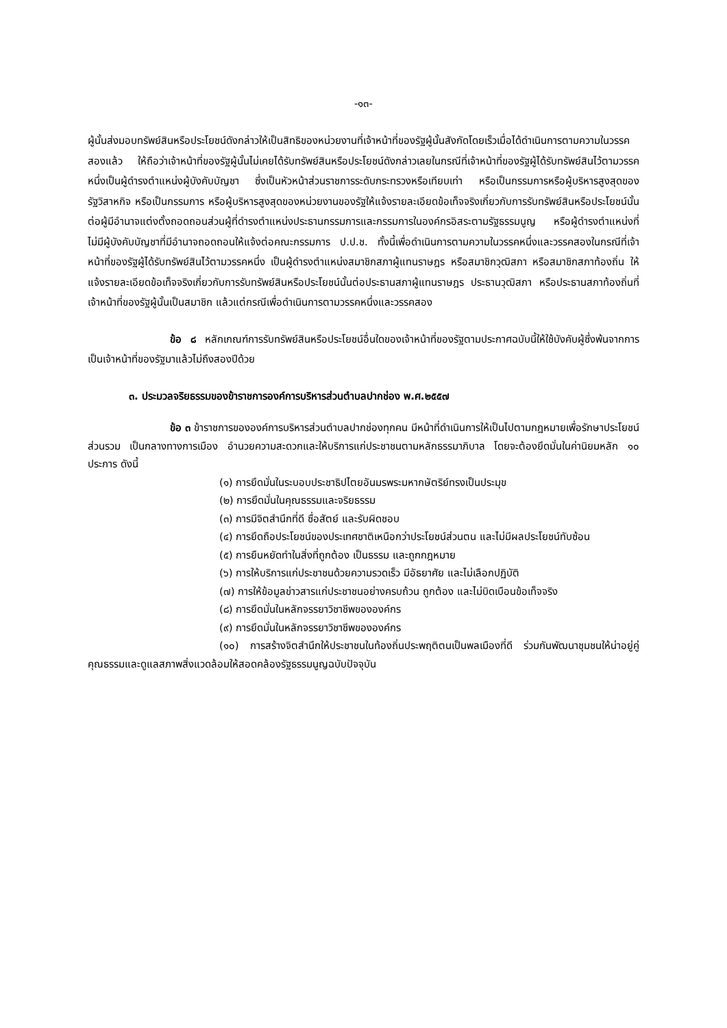-๑๓-
ผู้นั้นส่งมอบทรัพย์สินหรือประโยชน์ดังกล่าวให้เป็นสิทธิของหน่วยงานที่เจ้าหน้าที่ของรัฐผู้นั้นสังกัดโดยเร็วเมื่อได้ดำเนินการตามความในวรรคสองแล้ว ให้ถือว่าเจ้าหน้าที่ของรัฐผู้นั้นไม่เคยได้รับทรัพย์สินหรือประโยชน์ดังกล่าวเลยในกรณีที่เจ้าหน้าที่ของรัฐผู้ได้รับทรัพย์สินไว้ตามวรรคหนึ่งเป็นผู้ดำรงตำแหน่งผู้บังคับบัญชา ซึ่งเป็นหัวหน้าส่วนราชการระดับกระทรวงหรือเทียบเท่า หรือเป็นกรรมการหรือผู้บริหารสูงสุดของรัฐวิสาหกิจ หรือเป็นกรรมการ หรือผู้บริหารสูงสุดของหน่วยงานของรัฐให้แจ้งรายละเอียดข้อเท็จจริงเกี่ยวกับการรับทรัพย์สินหรือประโยชน์นั้นต่อผู้มีอำนาจแต่งตั้งถอดถอนส่วนผู้ที่ดำรงตำแหน่งประธานกรรมการและกรรมการในองค์กรอิสระตามรัฐธรรมนูญ หรือผู้ดำรงตำแหน่งที่ไม่มีผู้บังคับบัญชาที่มีอำนาจถอดถอนให้แจ้งต่อคณะกรรมการ ป.ป.ช. ทั้งนี้เพื่อดำเนินการตามความในวรรคหนึ่งและวรรคสองในกรณีที่เจ้าหน้าที่ของรัฐผู้ได้รับทรัพย์สินไว้ตามวรรคหนึ่ง เป็นผู้ดำรงตำแหน่งสมาชิกสภาผู้แทนราษฎร หรือสมาชิกวุฒิสภา หรือสมาชิกสภาท้องถิ่น ให้แจ้งรายละเอียดข้อเท็จจริงเกี่ยวกับการรับทรัพย์สินหรือประโยชน์นั้นต่อประธานสภาผู้แทนราษฎร ประธานวุฒิสภา หรือประธานสภาท้องถิ่นที่เจ้าหน้าที่ของรัฐผู้นั้นเป็นสมาชิก แล้วแต่กรณีเพื่อดำเนินการตามวรรคหนึ่งและวรรคสอง
ข้อ ๘ หลักเกณฑ์การรับทรัพย์สินหรือประโยชน์อื่นใดของเจ้าหน้าที่ของรัฐตามประกาศฉบับนี้ให้ใช้บังคับผู้ซึ่งพ้นจากการเป็นเจ้าหน้าที่ของรัฐมาแล้วไม่ถึงสองปีด้วย
๓. ประมวลจริยธรรมของข้าราชการองค์การบริหารส่วนตำบลปากช่อง พ.ศ.๒๕๕๗
ข้อ ๓ ข้าราชการขององค์การบริหารส่วนตำบลปากช่องทุกคน มีหน้าที่ดำเนินการให้เป็นไปตามกฎหมายเพื่อรักษาประโยชน์ส่วนรวม เป็นกลางทางการเมือง อำนวยความสะดวกและให้บริการแก่ประชาชนตามหลักธรรมาภิบาล โดยจะต้องยึดมั่นในค่านิยมหลัก ๑๐ ประการ ดังนี้
(๑) การยึดมั่นในระบอบประชาธิปไตยอันมรพระมหากษัตริย์ทรงเป็นประมุข
(๒) การยึดมั่นในคุณธรรมและจริยธรรม
(๓) การมีจิตสำนึกที่ดี ซื่อสัตย์ และรับผิดชอบ
(๔) การยึดถือประโยชน์ของประเทศชาติเหนือกว่าประโยชน์ส่วนตน และไม่มีผลประโยชน์ทับซ้อน
(๕) การยืนหยัดทำในสิ่งที่ถูกต้อง เป็นธรรม และถูกกฎหมาย
(๖) การให้บริการแก่ประชาชนด้วยความรวดเร็ว มีอัธยาศัย และไม่เลือกปฏิบัติ
(๗) การให้ข้อมูลข่าวสารแก่ประชาชนอย่างครบถ้วน ถูกต้อง และไม่บิดเบือนข้อเท็จจริง
(๘) การยึดมั่นในหลักจรรยาวิชาชีพขององค์กร
(๙) การยึดมั่นในหลักจรรยาวิชาชีพขององค์กร
(๑๐) การสร้างจิตสำนึกให้ประชาชนในท้องถิ่นประพฤติตนเป็นพลเมืองที่ดี ร่วมกันพัฒนาชุมชนให้น่าอยู่คู่คุณธรรมและดูแลสภาพสิ่งแวดล้อมให้สอดคล้องรัฐธรรมนูญฉบับปัจจุบัน